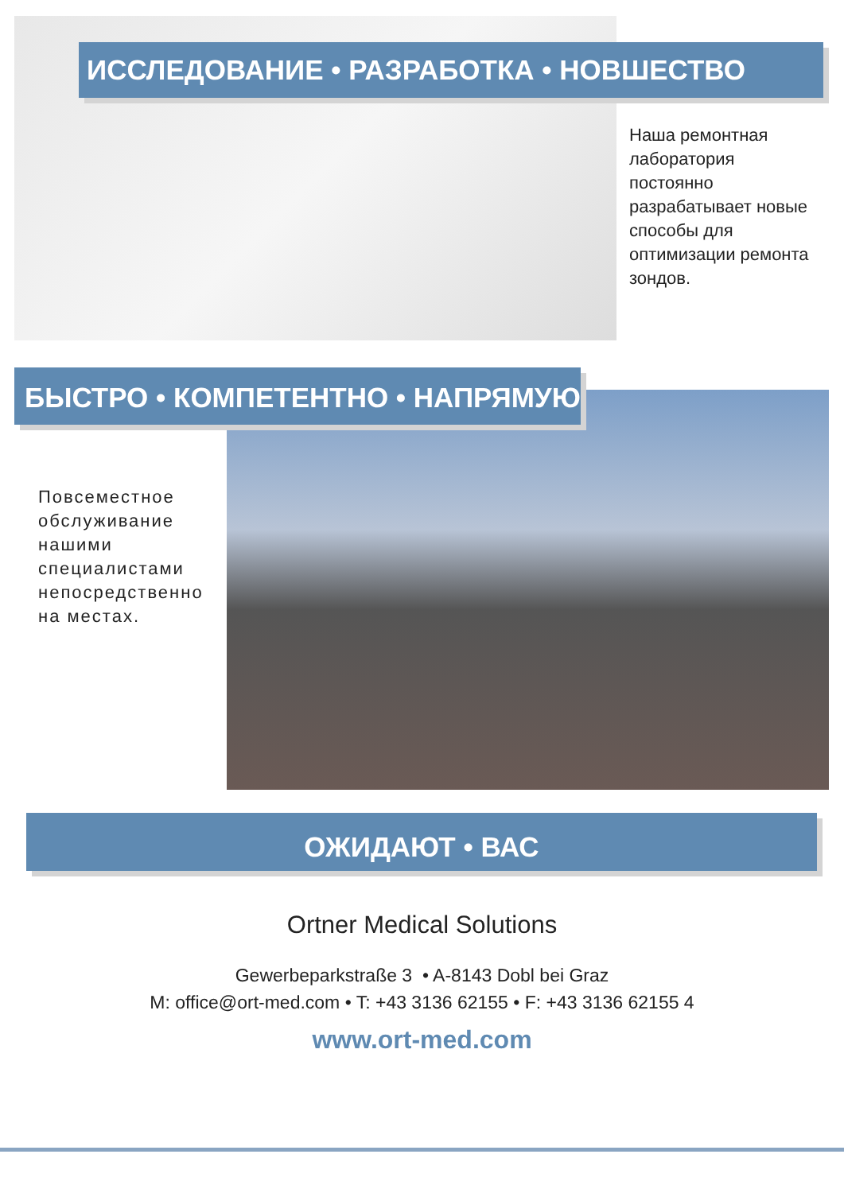ИССЛЕДОВАНИЕ • РАЗРАБОТКА • НОВШЕСТВО
Наша ремонтная лаборатория постоянно разрабатывает новые способы для оптимизации ремонта зондов.
БЫСТРО • КОМПЕТЕНТНО • НАПРЯМУЮ
Повсеместное обслуживание нашими специалистами непосредственно на местах.
ОЖИДАЮТ • ВАС
Ortner Medical Solutions
Gewerbeparkstraße 3 • A-8143 Dobl bei Graz
M: office@ort-med.com • T: +43 3136 62155 • F: +43 3136 62155 4
www.ort-med.com